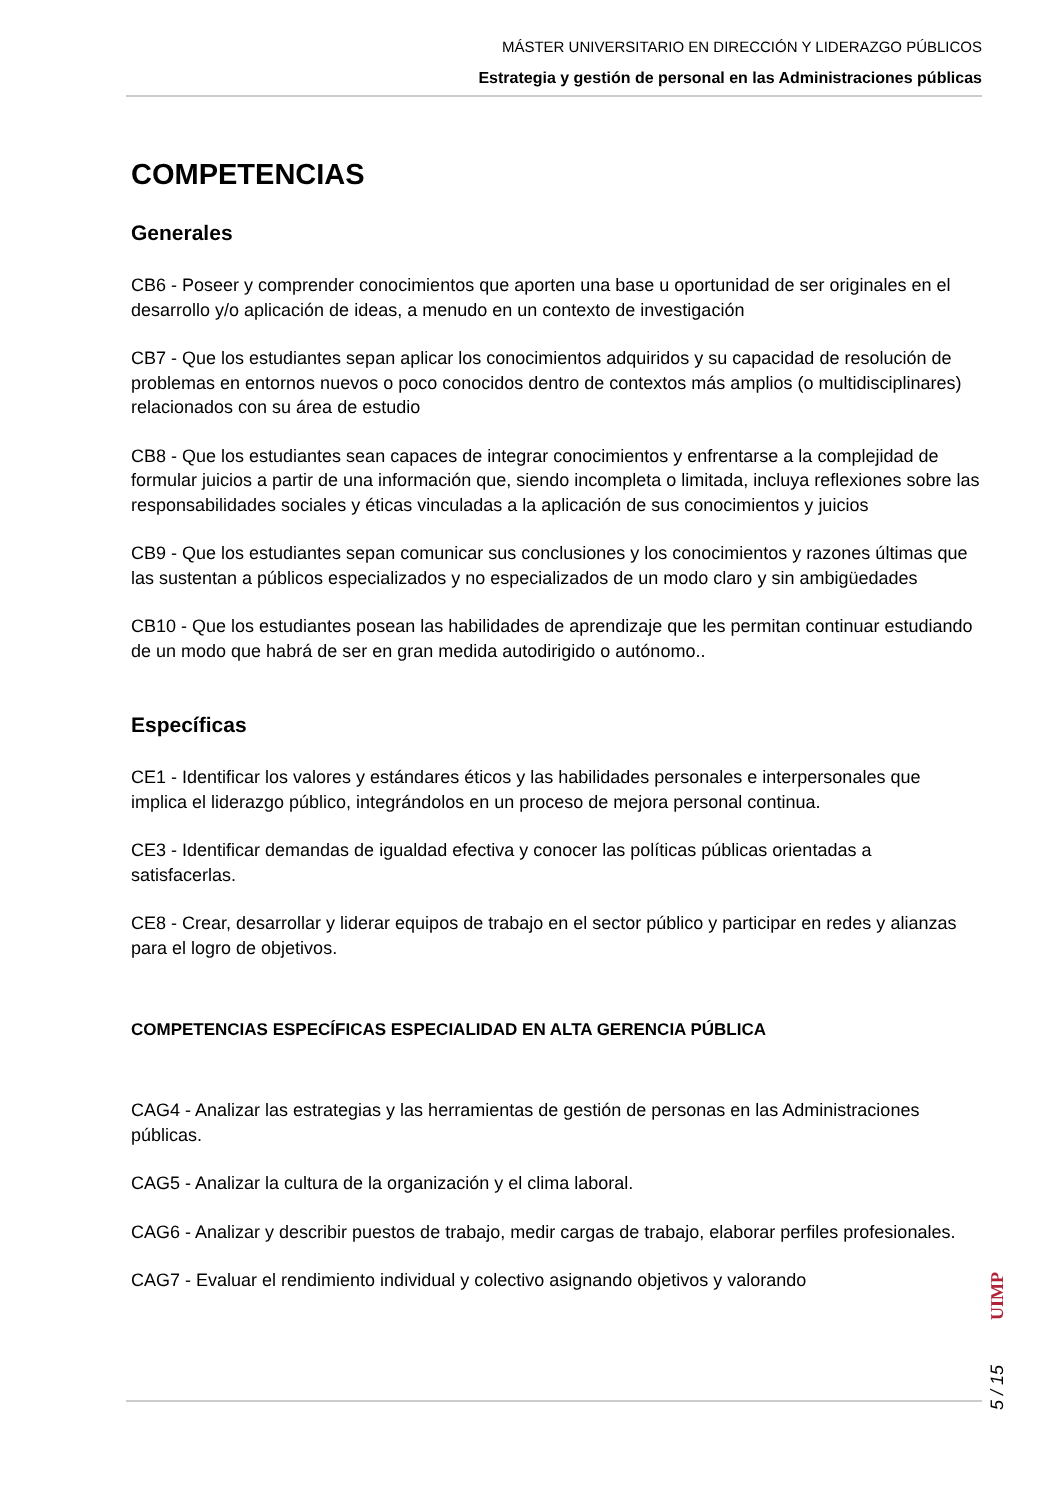MÁSTER UNIVERSITARIO EN DIRECCIÓN Y LIDERAZGO PÚBLICOS
Estrategia y gestión de personal en las Administraciones públicas
COMPETENCIAS
Generales
CB6 - Poseer y comprender conocimientos que aporten una base u oportunidad de ser originales en el desarrollo y/o aplicación de ideas, a menudo en un contexto de investigación
CB7 - Que los estudiantes sepan aplicar los conocimientos adquiridos y su capacidad de resolución de problemas en entornos nuevos o poco conocidos dentro de contextos más amplios (o multidisciplinares) relacionados con su área de estudio
CB8 - Que los estudiantes sean capaces de integrar conocimientos y enfrentarse a la complejidad de formular juicios a partir de una información que, siendo incompleta o limitada, incluya reflexiones sobre las responsabilidades sociales y éticas vinculadas a la aplicación de sus conocimientos y juicios
CB9 - Que los estudiantes sepan comunicar sus conclusiones y los conocimientos y razones últimas que las sustentan a públicos especializados y no especializados de un modo claro y sin ambigüedades
CB10 - Que los estudiantes posean las habilidades de aprendizaje que les permitan continuar estudiando de un modo que habrá de ser en gran medida autodirigido o autónomo..
Específicas
CE1 - Identificar los valores y estándares éticos y las habilidades personales e interpersonales que implica el liderazgo público, integrándolos en un proceso de mejora personal continua.
CE3 - Identificar demandas de igualdad efectiva y conocer las políticas públicas orientadas a satisfacerlas.
CE8 - Crear, desarrollar y liderar equipos de trabajo en el sector público y participar en redes y alianzas para el logro de objetivos.
COMPETENCIAS ESPECÍFICAS ESPECIALIDAD EN ALTA GERENCIA PÚBLICA
CAG4 - Analizar las estrategias y las herramientas de gestión de personas en las Administraciones públicas.
CAG5 - Analizar la cultura de la organización y el clima laboral.
CAG6 - Analizar y describir puestos de trabajo, medir cargas de trabajo, elaborar perfiles profesionales.
CAG7 - Evaluar el rendimiento individual y colectivo asignando objetivos y valorando
5 / 15
UIMP